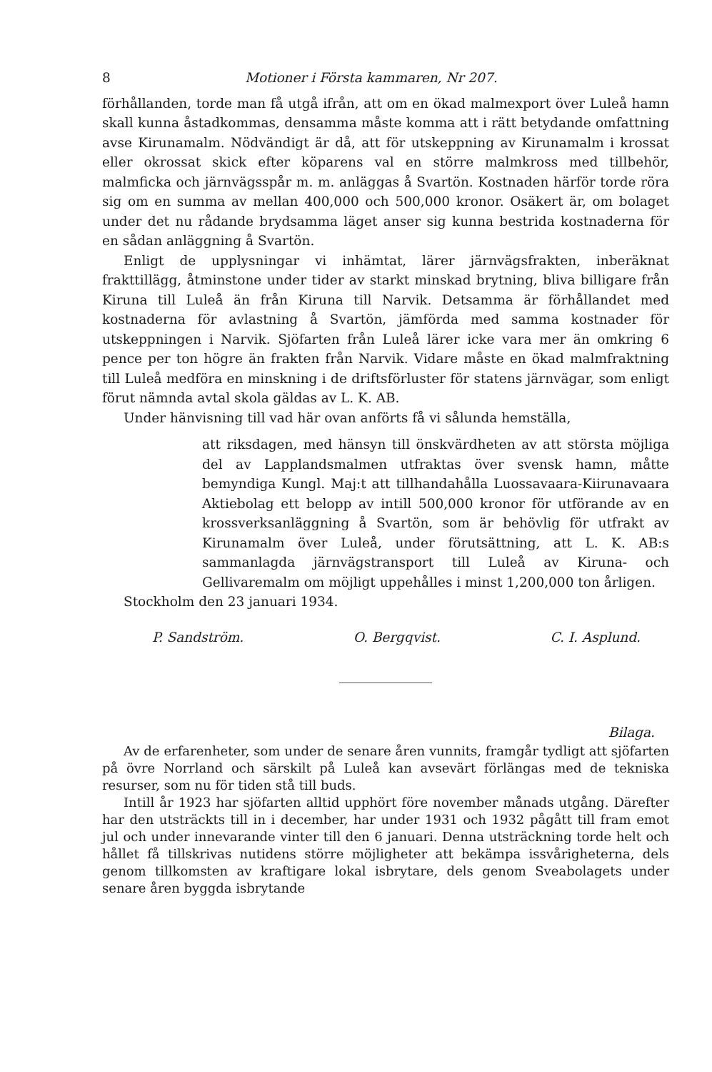8 Motioner i Första kammaren, Nr 207.
förhållanden, torde man få utgå ifrån, att om en ökad malmexport över Luleå hamn skall kunna åstadkommas, densamma måste komma att i rätt betydande omfattning avse Kirunamalm. Nödvändigt är då, att för utskeppning av Kirunamalm i krossat eller okrossat skick efter köparens val en större malmkross med tillbehör, malmficka och järnvägsspår m. m. anläggas å Svartön. Kostnaden härför torde röra sig om en summa av mellan 400,000 och 500,000 kronor. Osäkert är, om bolaget under det nu rådande brydsamma läget anser sig kunna bestrida kostnaderna för en sådan anläggning å Svartön.
Enligt de upplysningar vi inhämtat, lärer järnvägsfrakten, inberäknat frakttillägg, åtminstone under tider av starkt minskad brytning, bliva billigare från Kiruna till Luleå än från Kiruna till Narvik. Detsamma är förhållandet med kostnaderna för avlastning å Svartön, jämförda med samma kostnader för utskeppningen i Narvik. Sjöfarten från Luleå lärer icke vara mer än omkring 6 pence per ton högre än frakten från Narvik. Vidare måste en ökad malmfraktning till Luleå medföra en minskning i de driftsförluster för statens järnvägar, som enligt förut nämnda avtal skola gäldas av L. K. AB.
Under hänvisning till vad här ovan anförts få vi sålunda hemställa,
att riksdagen, med hänsyn till önskvärdheten av att största möjliga del av Lapplandsmalmen utfraktas över svensk hamn, måtte bemyndiga Kungl. Maj:t att tillhandahålla Luossavaara-Kiirunavaara Aktiebolag ett belopp av intill 500,000 kronor för utförande av en krossverksanläggning å Svartön, som är behövlig för utfrakt av Kirunamalm över Luleå, under förutsättning, att L. K. AB:s sammanlagda järnvägstransport till Luleå av Kiruna- och Gellivaremalm om möjligt uppehålles i minst 1,200,000 ton årligen.
Stockholm den 23 januari 1934.
P. Sandström. O. Bergqvist. C. I. Asplund.
Bilaga.
Av de erfarenheter, som under de senare åren vunnits, framgår tydligt att sjöfarten på övre Norrland och särskilt på Luleå kan avsevärt förlängas med de tekniska resurser, som nu för tiden stå till buds.
Intill år 1923 har sjöfarten alltid upphört före november månads utgång. Därefter har den utsträckts till in i december, har under 1931 och 1932 pågått till fram emot jul och under innevarande vinter till den 6 januari. Denna utsträckning torde helt och hållet få tillskrivas nutidens större möjligheter att bekämpa issvårigheterna, dels genom tillkomsten av kraftigare lokal isbrytare, dels genom Sveabolagets under senare åren byggda isbrytande